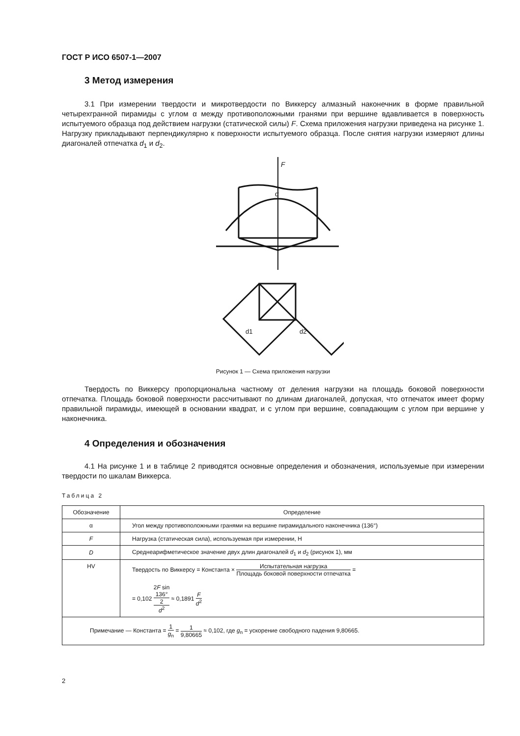ГОСТ Р ИСО 6507-1—2007
3 Метод измерения
3.1 При измерении твердости и микротвердости по Виккерсу алмазный наконечник в форме правильной четырехгранной пирамиды с углом α между противоположными гранями при вершине вдавливается в поверхность испытуемого образца под действием нагрузки (статической силы) F. Схема приложения нагрузки приведена на рисунке 1. Нагрузку прикладывают перпендикулярно к поверхности испытуемого образца. После снятия нагрузки измеряют длины диагоналей отпечатка d<sub>1</sub> и d<sub>2</sub>.
F
α
d1
d2
Рисунок 1 — Схема приложения нагрузки
Твердость по Виккерсу пропорциональна частному от деления нагрузки на площадь боковой поверхности отпечатка. Площадь боковой поверхности рассчитывают по длинам диагоналей, допуская, что отпечаток имеет форму правильной пирамиды, имеющей в основании квадрат, и с углом при вершине, совпадающим с углом при вершине у наконечника.
4 Определения и обозначения
4.1 На рисунке 1 и в таблице 2 приводятся основные определения и обозначения, используемые при измерении твердости по шкалам Виккерса.
Таблица 2
| Обозначение | Определение |
| --- | --- |
| α | Угол между противоположными гранями на вершине пирамидального наконечника (136°) |
| F | Нагрузка (статическая сила), используемая при измерении, Н |
| D | Среднеарифметическое значение двух длин диагоналей d<sub>1</sub> и d<sub>2</sub> (рисунок 1), мм |
| HV | Твердость по Виккерсу = Константа × Испытательная нагрузка Площадь боковой поверхности отпечатка = = 0,102 2 F sin 136° 2 d<sup>2</sup> ≈ 0,1891 F d<sup>2</sup> |
| Примечание — Константа = 1 g<sub>n</sub> = 1 9,80665 ≈ 0,102, где g<sub>n</sub> = ускорение свободного падения 9,80665. | |
2